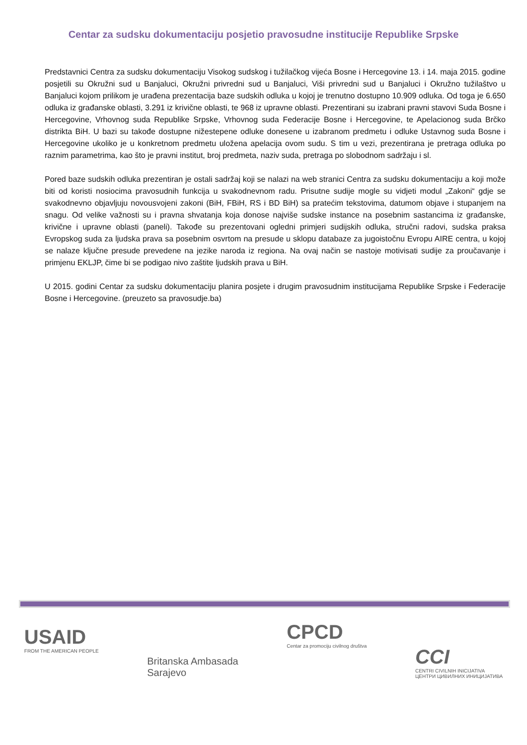Centar za sudsku dokumentaciju posjetio pravosudne institucije Republike Srpske
Predstavnici Centra za sudsku dokumentaciju Visokog sudskog i tužilačkog vijeća Bosne i Hercegovine 13. i 14. maja 2015. godine posjetili su Okružni sud u Banjaluci, Okružni privredni sud u Banjaluci, Viši privredni sud u Banjaluci i Okružno tužilaštvo u Banjaluci kojom prilikom je urađena prezentacija baze sudskih odluka u kojoj je trenutno dostupno 10.909 odluka. Od toga je 6.650 odluka iz građanske oblasti, 3.291 iz krivične oblasti, te 968 iz upravne oblasti. Prezentirani su izabrani pravni stavovi Suda Bosne i Hercegovine, Vrhovnog suda Republike Srpske, Vrhovnog suda Federacije Bosne i Hercegovine, te Apelacionog suda Brčko distrikta BiH. U bazi su takođe dostupne nižestepene odluke donesene u izabranom predmetu i odluke Ustavnog suda Bosne i Hercegovine ukoliko je u konkretnom predmetu uložena apelacija ovom sudu. S tim u vezi, prezentirana je pretraga odluka po raznim parametrima, kao što je pravni institut, broj predmeta, naziv suda, pretraga po slobodnom sadržaju i sl.
Pored baze sudskih odluka prezentiran je ostali sadržaj koji se nalazi na web stranici Centra za sudsku dokumentaciju a koji može biti od koristi nosiocima pravosudnih funkcija u svakodnevnom radu. Prisutne sudije mogle su vidjeti modul „Zakoni“ gdje se svakodnevno objavljuju novousvojeni zakoni (BiH, FBiH, RS i BD BiH) sa pratećim tekstovima, datumom objave i stupanjem na snagu. Od velike važnosti su i pravna shvatanja koja donose najviše sudske instance na posebnim sastancima iz građanske, krivične i upravne oblasti (paneli). Takođe su prezentovani ogledni primjeri sudijskih odluka, stručni radovi, sudska praksa Evropskog suda za ljudska prava sa posebnim osvrtom na presude u sklopu databaze za jugoistočnu Evropu AIRE centra, u kojoj se nalaze ključne presude prevedene na jezike naroda iz regiona. Na ovaj način se nastoje motivisati sudije za proučavanje i primjenu EKLJP, čime bi se podigao nivo zaštite ljudskih prava u BiH.
U 2015. godini Centar za sudsku dokumentaciju planira posjete i drugim pravosudnim institucijama Republike Srpske i Federacije Bosne i Hercegovine. (preuzeto sa pravosudje.ba)
USAID
FROM THE AMERICAN PEOPLE
Britanska Ambasada
Sarajevo
CPCD
Centar za promociju civilnog društva
CCI
CENTRI CIVILNIH INICIJATIVA
ЦЕНТРИ ЦИВИЛНИХ ИНИЦИЈАТИВА